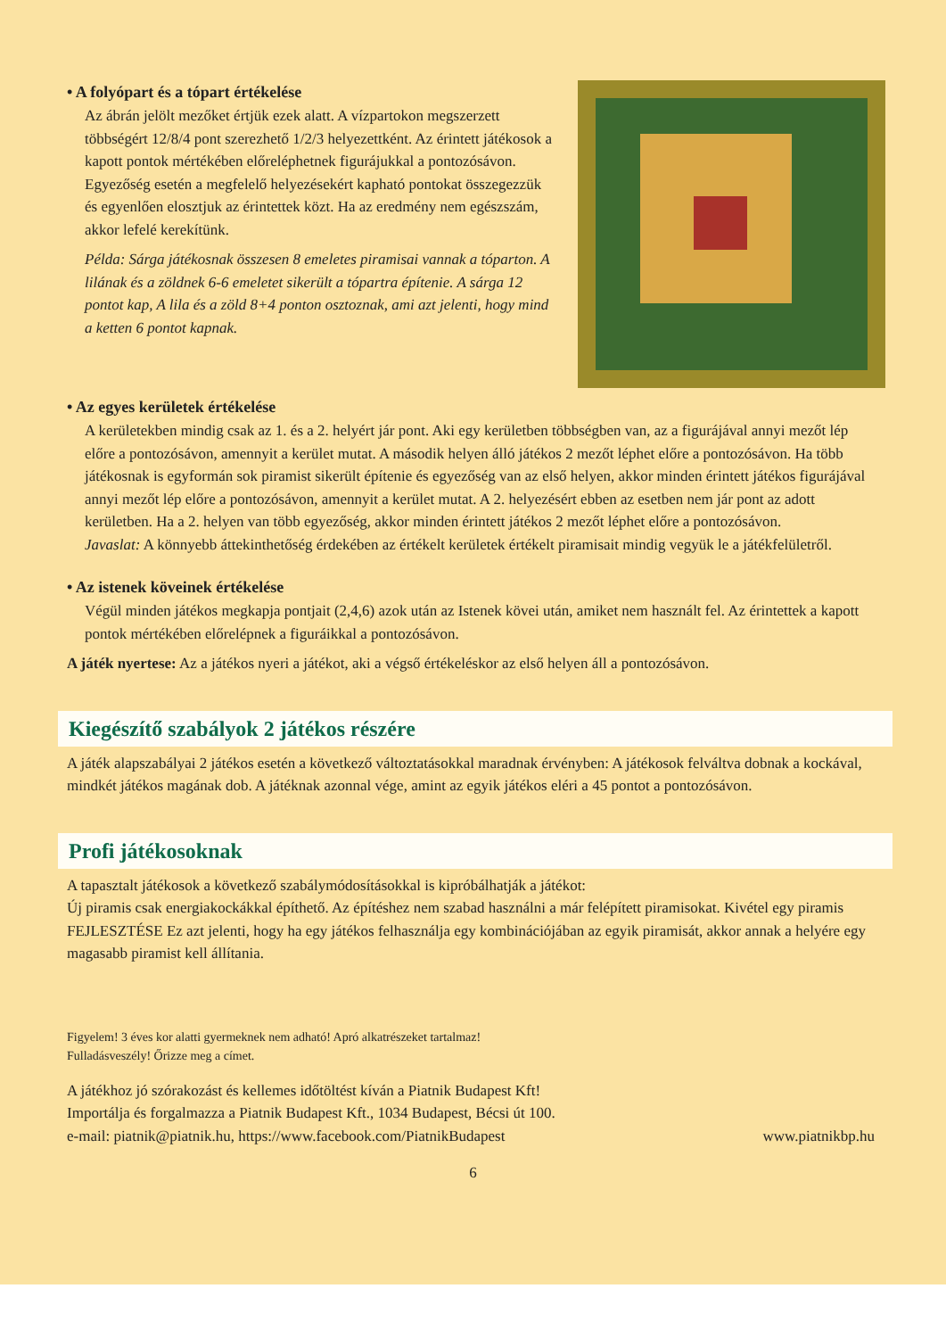• A folyópart és a tópart értékelése
Az ábrán jelölt mezőket értjük ezek alatt. A vízpartokon megszerzett többségért 12/8/4 pont szerezhető 1/2/3 helyezettként. Az érintett játékosok a kapott pontok mértékében előreléphetnek figurájukkal a pontozósávon. Egyezőség esetén a megfelelő helyezésekért kapható pontokat összegezzük és egyenlően elosztjuk az érintettek közt. Ha az eredmény nem egészszám, akkor lefelé kerekítünk.
Példa: Sárga játékosnak összesen 8 emeletes piramisai vannak a tóparton. A lilának és a zöldnek 6-6 emeletet sikerült a tópartra építenie. A sárga 12 pontot kap, A lila és a zöld 8+4 ponton osztoznak, ami azt jelenti, hogy mind a ketten 6 pontot kapnak.
• Az egyes kerületek értékelése
A kerületekben mindig csak az 1. és a 2. helyért jár pont. Aki egy kerületben többségben van, az a figurájával annyi mezőt lép előre a pontozósávon, amennyit a kerület mutat. A második helyen álló játékos 2 mezőt léphet előre a pontozósávon. Ha több játékosnak is egyformán sok piramist sikerült építenie és egyezőség van az első helyen, akkor minden érintett játékos figurájával annyi mezőt lép előre a pontozósávon, amennyit a kerület mutat. A 2. helyezésért ebben az esetben nem jár pont az adott kerületben. Ha a 2. helyen van több egyezőség, akkor minden érintett játékos 2 mezőt léphet előre a pontozósávon.
Javaslat: A könnyebb áttekinthetőség érdekében az értékelt kerületek értékelt piramisait mindig vegyük le a játékfelületről.
• Az istenek köveinek értékelése
Végül minden játékos megkapja pontjait (2,4,6) azok után az Istenek kövei után, amiket nem használt fel. Az érintettek a kapott pontok mértékében előrelépnek a figuráikkal a pontozósávon.
A játék nyertese: Az a játékos nyeri a játékot, aki a végső értékeléskor az első helyen áll a pontozósávon.
Kiegészítő szabályok 2 játékos részére
A játék alapszabályai 2 játékos esetén a következő változtatásokkal maradnak érvényben: A játékosok felváltva dobnak a kockával, mindkét játékos magának dob. A játéknak azonnal vége, amint az egyik játékos eléri a 45 pontot a pontozósávon.
Profi játékosoknak
A tapasztalt játékosok a következő szabálymódosításokkal is kipróbálhatják a játékot:
Új piramis csak energiakockákkal építhető. Az építéshez nem szabad használni a már felépített piramisokat. Kivétel egy piramis FEJLESZTÉSE Ez azt jelenti, hogy ha egy játékos felhasználja egy kombinációjában az egyik piramisát, akkor annak a helyére egy magasabb piramist kell állítania.
Figyelem! 3 éves kor alatti gyermeknek nem adható! Apró alkatrészeket tartalmaz!
Fulladásveszély! Őrizze meg a címet.
A játékhoz jó szórakozást és kellemes időtöltést kíván a Piatnik Budapest Kft!
Importálja és forgalmazza a Piatnik Budapest Kft., 1034 Budapest, Bécsi út 100.
e-mail: piatnik@piatnik.hu, https://www.facebook.com/PiatnikBudapest www.piatnikbp.hu
6